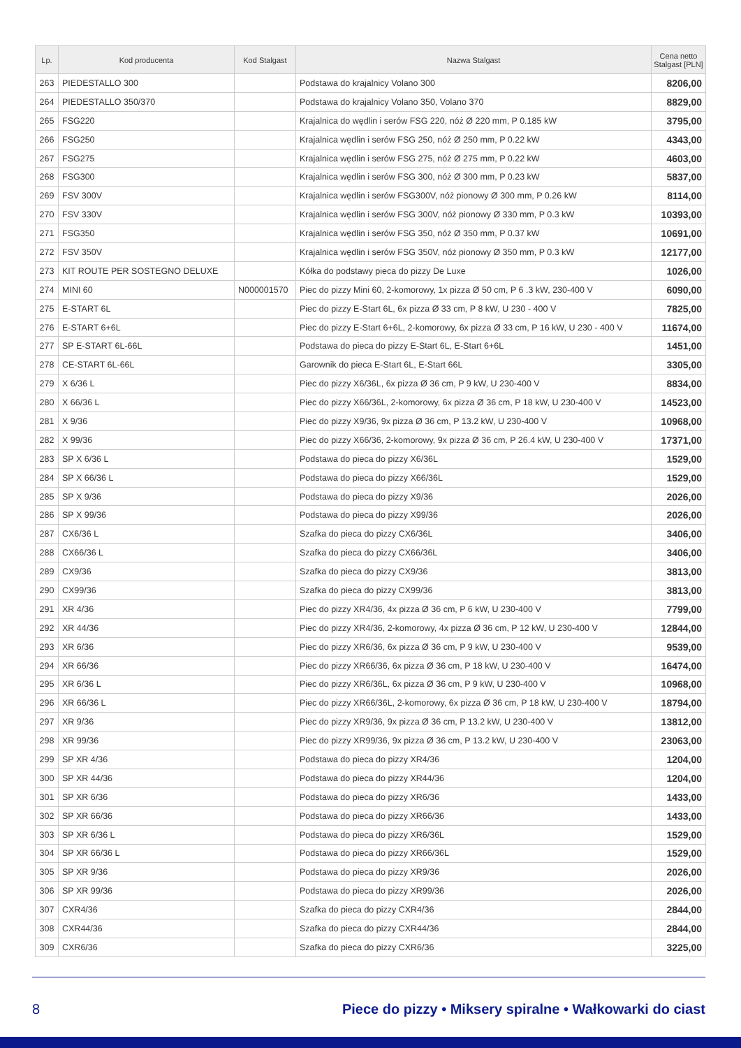| Lp. | Kod producenta | Kod Stalgast | Nazwa Stalgast | Cena netto Stalgast [PLN] |
| --- | --- | --- | --- | --- |
| 263 | PIEDESTALLO 300 | | Podstawa do krajalnicy Volano 300 | 8206,00 |
| 264 | PIEDESTALLO 350/370 | | Podstawa do krajalnicy Volano 350, Volano 370 | 8829,00 |
| 265 | FSG220 | | Krajalnica do wędlin i serów FSG 220, nóż Ø 220 mm, P 0.185 kW | 3795,00 |
| 266 | FSG250 | | Krajalnica wędlin i serów FSG 250, nóż Ø 250 mm, P 0.22 kW | 4343,00 |
| 267 | FSG275 | | Krajalnica wędlin i serów FSG 275, nóż Ø 275 mm, P 0.22 kW | 4603,00 |
| 268 | FSG300 | | Krajalnica wędlin i serów FSG 300, nóż Ø 300 mm, P 0.23 kW | 5837,00 |
| 269 | FSV 300V | | Krajalnica wędlin i serów FSG300V, nóż pionowy Ø 300 mm, P 0.26 kW | 8114,00 |
| 270 | FSV 330V | | Krajalnica wędlin i serów FSG 300V, nóż pionowy Ø 330 mm, P 0.3 kW | 10393,00 |
| 271 | FSG350 | | Krajalnica wędlin i serów FSG 350, nóż Ø 350 mm, P 0.37 kW | 10691,00 |
| 272 | FSV 350V | | Krajalnica wędlin i serów FSG 350V, nóż pionowy Ø 350 mm, P 0.3 kW | 12177,00 |
| 273 | KIT ROUTE PER SOSTEGNO DELUXE | | Kółka do podstawy pieca do pizzy De Luxe | 1026,00 |
| 274 | MINI 60 | N000001570 | Piec do pizzy Mini 60, 2-komorowy, 1x pizza Ø 50 cm, P 6 .3 kW, 230-400 V | 6090,00 |
| 275 | E-START 6L | | Piec do pizzy E-Start 6L, 6x pizza Ø 33 cm, P 8 kW, U 230 - 400 V | 7825,00 |
| 276 | E-START 6+6L | | Piec do pizzy E-Start 6+6L, 2-komorowy, 6x pizza Ø 33 cm, P 16 kW, U 230 - 400 V | 11674,00 |
| 277 | SP E-START 6L-66L | | Podstawa do pieca do pizzy E-Start 6L, E-Start 6+6L | 1451,00 |
| 278 | CE-START 6L-66L | | Garownik do pieca E-Start 6L, E-Start 66L | 3305,00 |
| 279 | X 6/36 L | | Piec do pizzy X6/36L, 6x pizza Ø 36 cm, P 9 kW, U 230-400 V | 8834,00 |
| 280 | X 66/36 L | | Piec do pizzy X66/36L, 2-komorowy, 6x pizza Ø 36 cm, P 18 kW, U 230-400 V | 14523,00 |
| 281 | X 9/36 | | Piec do pizzy X9/36, 9x pizza Ø 36 cm, P 13.2 kW, U 230-400 V | 10968,00 |
| 282 | X 99/36 | | Piec do pizzy X66/36, 2-komorowy, 9x pizza Ø 36 cm, P 26.4 kW, U 230-400 V | 17371,00 |
| 283 | SP X 6/36 L | | Podstawa do pieca do pizzy X6/36L | 1529,00 |
| 284 | SP X 66/36 L | | Podstawa do pieca do pizzy X66/36L | 1529,00 |
| 285 | SP X 9/36 | | Podstawa do pieca do pizzy X9/36 | 2026,00 |
| 286 | SP X 99/36 | | Podstawa do pieca do pizzy X99/36 | 2026,00 |
| 287 | CX6/36 L | | Szafka do pieca do pizzy CX6/36L | 3406,00 |
| 288 | CX66/36 L | | Szafka do pieca do pizzy CX66/36L | 3406,00 |
| 289 | CX9/36 | | Szafka do pieca do pizzy CX9/36 | 3813,00 |
| 290 | CX99/36 | | Szafka do pieca do pizzy CX99/36 | 3813,00 |
| 291 | XR 4/36 | | Piec do pizzy XR4/36, 4x pizza Ø 36 cm, P 6 kW, U 230-400 V | 7799,00 |
| 292 | XR 44/36 | | Piec do pizzy XR4/36, 2-komorowy, 4x pizza Ø 36 cm, P 12 kW, U 230-400 V | 12844,00 |
| 293 | XR 6/36 | | Piec do pizzy XR6/36, 6x pizza Ø 36 cm, P 9 kW, U 230-400 V | 9539,00 |
| 294 | XR 66/36 | | Piec do pizzy XR66/36, 6x pizza Ø 36 cm, P 18 kW, U 230-400 V | 16474,00 |
| 295 | XR 6/36 L | | Piec do pizzy XR6/36L, 6x pizza Ø 36 cm, P 9 kW, U 230-400 V | 10968,00 |
| 296 | XR 66/36 L | | Piec do pizzy XR66/36L, 2-komorowy, 6x pizza Ø 36 cm, P 18 kW, U 230-400 V | 18794,00 |
| 297 | XR 9/36 | | Piec do pizzy XR9/36, 9x pizza Ø 36 cm, P 13.2 kW, U 230-400 V | 13812,00 |
| 298 | XR 99/36 | | Piec do pizzy XR99/36, 9x pizza Ø 36 cm, P 13.2 kW, U 230-400 V | 23063,00 |
| 299 | SP XR 4/36 | | Podstawa do pieca do pizzy XR4/36 | 1204,00 |
| 300 | SP XR 44/36 | | Podstawa do pieca do pizzy XR44/36 | 1204,00 |
| 301 | SP XR 6/36 | | Podstawa do pieca do pizzy XR6/36 | 1433,00 |
| 302 | SP XR 66/36 | | Podstawa do pieca do pizzy XR66/36 | 1433,00 |
| 303 | SP XR 6/36 L | | Podstawa do pieca do pizzy XR6/36L | 1529,00 |
| 304 | SP XR 66/36 L | | Podstawa do pieca do pizzy XR66/36L | 1529,00 |
| 305 | SP XR 9/36 | | Podstawa do pieca do pizzy XR9/36 | 2026,00 |
| 306 | SP XR 99/36 | | Podstawa do pieca do pizzy XR99/36 | 2026,00 |
| 307 | CXR4/36 | | Szafka do pieca do pizzy CXR4/36 | 2844,00 |
| 308 | CXR44/36 | | Szafka do pieca do pizzy CXR44/36 | 2844,00 |
| 309 | CXR6/36 | | Szafka do pieca do pizzy CXR6/36 | 3225,00 |
8 Piece do pizzy • Miksery spiralne • Wałkowarki do ciast